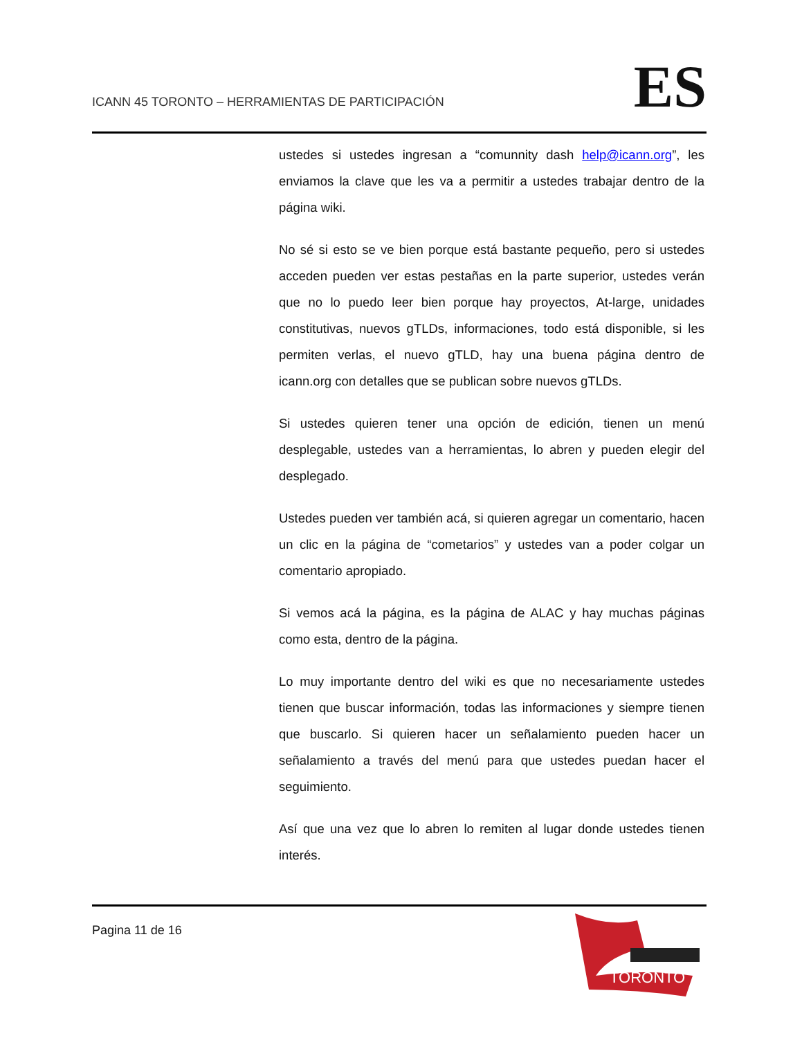ICANN 45 TORONTO – HERRAMIENTAS DE PARTICIPACIÓN
ES
ustedes si ustedes ingresan a “comunnity dash help@icann.org”, les enviamos la clave que les va a permitir a ustedes trabajar dentro de la página wiki.
No sé si esto se ve bien porque está bastante pequeño, pero si ustedes acceden pueden ver estas pestañas en la parte superior, ustedes verán que no lo puedo leer bien porque hay proyectos, At-large, unidades constitutivas, nuevos gTLDs, informaciones, todo está disponible, si les permiten verlas, el nuevo gTLD, hay una buena página dentro de icann.org con detalles que se publican sobre nuevos gTLDs.
Si ustedes quieren tener una opción de edición, tienen un menú desplegable, ustedes van a herramientas, lo abren y pueden elegir del desplegado.
Ustedes pueden ver también acá, si quieren agregar un comentario, hacen un clic en la página de “cometarios” y ustedes van a poder colgar un comentario apropiado.
Si vemos acá la página, es la página de ALAC y hay muchas páginas como esta, dentro de la página.
Lo muy importante dentro del wiki es que no necesariamente ustedes tienen que buscar información, todas las informaciones y siempre tienen que buscarlo. Si quieren hacer un señalamiento pueden hacer un señalamiento a través del menú para que ustedes puedan hacer el seguimiento.
Así que una vez que lo abren lo remiten al lugar donde ustedes tienen interés.
Pagina 11 de 16
TORONTO